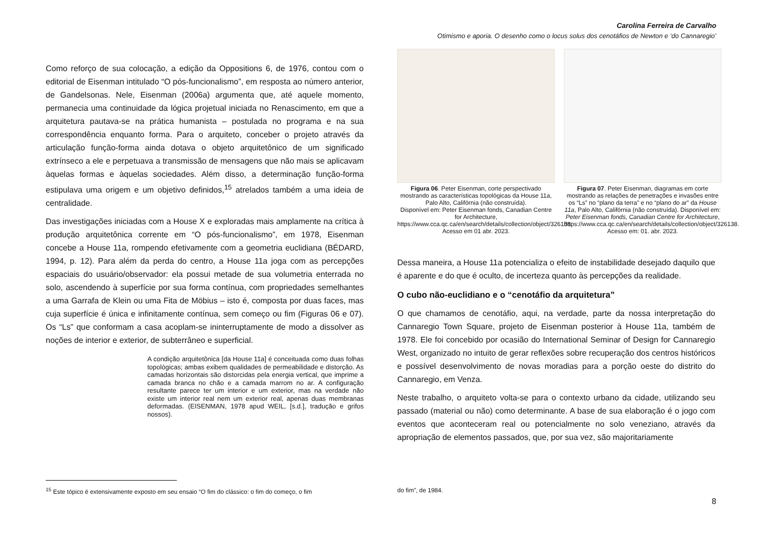Carolina Ferreira de Carvalho
Otimismo e aporia. O desenho como o locus solus dos cenotáfios de Newton e ‘do Cannaregio’
Como reforço de sua colocação, a edição da Oppositions 6, de 1976, contou com o editorial de Eisenman intitulado “O pós-funcionalismo”, em resposta ao número anterior, de Gandelsonas. Nele, Eisenman (2006a) argumenta que, até aquele momento, permanecia uma continuidade da lógica projetual iniciada no Renascimento, em que a arquitetura pautava-se na prática humanista – postulada no programa e na sua correspondência enquanto forma. Para o arquiteto, conceber o projeto através da articulação função-forma ainda dotava o objeto arquitetônico de um significado extrínseco a ele e perpetuava a transmissão de mensagens que não mais se aplicavam àquelas formas e àquelas sociedades. Além disso, a determinação função-forma estipulava uma origem e um objetivo definidos,<sup>15</sup> atrelados também a uma ideia de centralidade.
Das investigações iniciadas com a House X e exploradas mais amplamente na crítica à produção arquitetônica corrente em “O pós-funcionalismo”, em 1978, Eisenman concebe a House 11a, rompendo efetivamente com a geometria euclidiana (BÉDARD, 1994, p. 12). Para além da perda do centro, a House 11a joga com as percepções espaciais do usuário/observador: ela possui metade de sua volumetria enterrada no solo, ascendendo à superfície por sua forma contínua, com propriedades semelhantes a uma Garrafa de Klein ou uma Fita de Möbius – isto é, composta por duas faces, mas cuja superfície é única e infinitamente contínua, sem começo ou fim (Figuras 06 e 07). Os “Ls” que conformam a casa acoplam-se ininterruptamente de modo a dissolver as noções de interior e exterior, de subterrâneo e superficial.
A condição arquitetônica [da House 11a] é conceituada como duas folhas topológicas; ambas exibem qualidades de permeabilidade e distorção. As camadas horizontais são distorcidas pela energia vertical, que imprime a camada branca no chão e a camada marrom no ar. A configuração resultante parece ter um interior e um exterior, mas na verdade não existe um interior real nem um exterior real, apenas duas membranas deformadas. (EISENMAN, 1978 apud WEIL, [s.d.], tradução e grifos nossos).
Figura 06. Peter Eisenman, corte perspectivado mostrando as características topológicas da House 11a, Palo Alto, Califórnia (não construída).
Disponível em: Peter Eisenman fonds, Canadian Centre for Architecture, https://www.cca.qc.ca/en/search/details/collection/object/326138. Acesso em 01 abr. 2023.
Figura 07. Peter Eisenman, diagramas em corte mostrando as relações de penetrações e invasões entre os “Ls” no “plano da terra” e no “plano do ar” da House 11a, Palo Alto, Califórnia (não construída). Disponível em: Peter Eisenman fonds, Canadian Centre for Architecture, https://www.cca.qc.ca/en/search/details/collection/object/326138. Acesso em: 01. abr. 2023.
Dessa maneira, a House 11a potencializa o efeito de instabilidade desejado daquilo que é aparente e do que é oculto, de incerteza quanto às percepções da realidade.
O cubo não-euclidiano e o “cenotáfio da arquitetura”
O que chamamos de cenotáfio, aqui, na verdade, parte da nossa interpretação do Cannaregio Town Square, projeto de Eisenman posterior à House 11a, também de 1978. Ele foi concebido por ocasião do International Seminar of Design for Cannaregio West, organizado no intuito de gerar reflexões sobre recuperação dos centros históricos e possível desenvolvimento de novas moradias para a porção oeste do distrito do Cannaregio, em Venza.
Neste trabalho, o arquiteto volta-se para o contexto urbano da cidade, utilizando seu passado (material ou não) como determinante. A base de sua elaboração é o jogo com eventos que aconteceram real ou potencialmente no solo veneziano, através da apropriação de elementos passados, que, por sua vez, são majoritariamente
<sup>15</sup> Este tópico é extensivamente exposto em seu ensaio “O fim do clássico: o fim do começo, o fim
do fim”, de 1984.
8